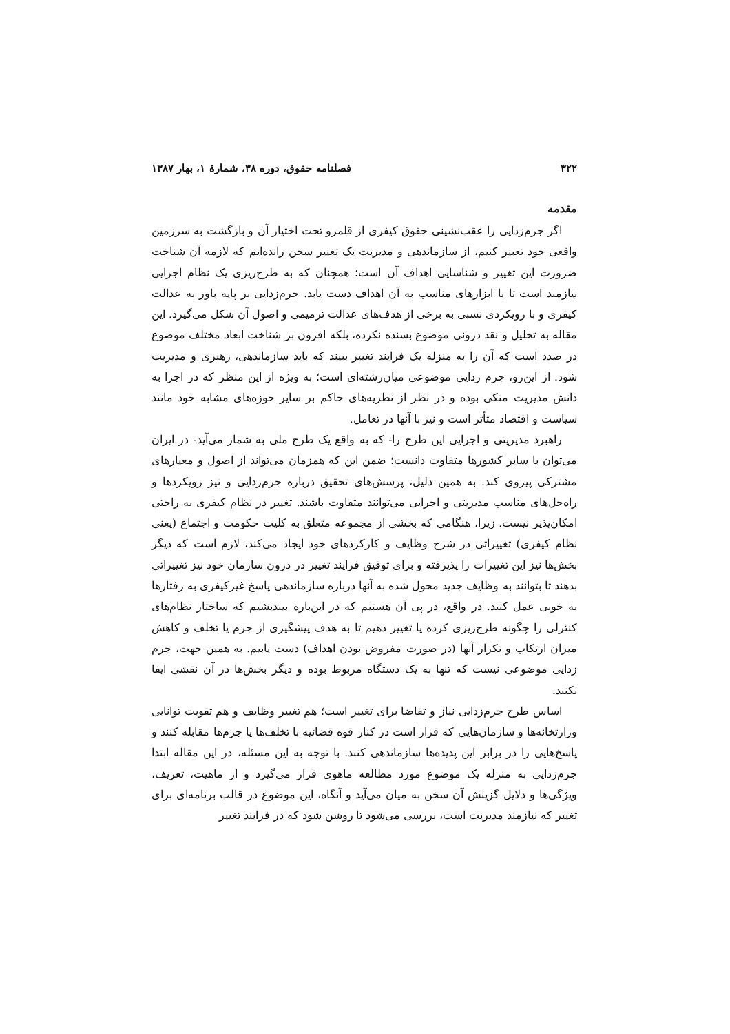۳۲۲ فصلنامه حقوق، دوره ۳۸، شمارهٔ ۱، بهار ۱۳۸۷
مقدمه
اگر جرم‌زدایی را عقب‌نشینی حقوق کیفری از قلمرو تحت اختیار آن و بازگشت به سرزمین واقعی خود تعبیر کنیم، از سازماندهی و مدیریت یک تغییر سخن رانده‌ایم که لازمه آن شناخت ضرورت این تغییر و شناسایی اهداف آن است؛ همچنان که به طرح‌ریزی یک نظام اجرایی نیازمند است تا با ابزارهای مناسب به آن اهداف دست یابد. جرم‌زدایی بر پایه باور به عدالت کیفری و با رویکردی نسبی به برخی از هدف‌های عدالت ترمیمی و اصول آن شکل می‌گیرد. این مقاله به تحلیل و نقد درونی موضوع بسنده نکرده، بلکه افزون بر شناخت ابعاد مختلف موضوع در صدد است که آن را به منزله یک فرایند تغییر ببیند که باید سازماندهی، رهبری و مدیریت شود. از این‌رو، جرم زدایی موضوعی میان‌رشته‌ای است؛ به ویژه از این منظر که در اجرا به دانش مدیریت متکی بوده و در نظر از نظریه‌های حاکم بر سایر حوزه‌های مشابه خود مانند سیاست و اقتصاد متأثر است و نیز با آنها در تعامل.
راهبرد مدیریتی و اجرایی این طرح را- که به واقع یک طرح ملی به شمار می‌آید- در ایران می‌توان با سایر کشورها متفاوت دانست؛ ضمن این که همزمان می‌تواند از اصول و معیارهای مشترکی پیروی کند. به همین دلیل، پرسش‌های تحقیق درباره جرم‌زدایی و نیز رویکردها و راه‌حل‌های مناسب مدیریتی و اجرایی می‌توانند متفاوت باشند. تغییر در نظام کیفری به راحتی امکان‌پذیر نیست. زیرا، هنگامی که بخشی از مجموعه متعلق به کلیت حکومت و اجتماع (یعنی نظام کیفری) تغییراتی در شرح وظایف و کارکردهای خود ایجاد می‌کند، لازم است که دیگر بخش‌ها نیز این تغییرات را پذیرفته و برای توفیق فرایند تغییر در درون سازمان خود نیز تغییراتی بدهند تا بتوانند به وظایف جدید محول شده به آنها درباره سازماندهی پاسخ غیرکیفری به رفتارها به خوبی عمل کنند. در واقع، در پی آن هستیم که در این‌باره بیندیشیم که ساختار نظام‌های کنترلی را چگونه طرح‌ریزی کرده یا تغییر دهیم تا به هدف پیشگیری از جرم یا تخلف و کاهش میزان ارتکاب و تکرار آنها (در صورت مفروض بودن اهداف) دست یابیم. به همین جهت، جرم زدایی موضوعی نیست که تنها به یک دستگاه مربوط بوده و دیگر بخش‌ها در آن نقشی ایفا نکنند.
اساس طرح جرم‌زدایی نیاز و تقاضا برای تغییر است؛ هم تغییر وظایف و هم تقویت توانایی وزارتخانه‌ها و سازمان‌هایی که قرار است در کنار قوه قضائیه با تخلف‌ها یا جرم‌ها مقابله کنند و پاسخ‌هایی را در برابر این پدیده‌ها سازماندهی کنند. با توجه به این مسئله، در این مقاله ابتدا جرم‌زدایی به منزله یک موضوع مورد مطالعه ماهوی قرار می‌گیرد و از ماهیت، تعریف، ویژگی‌ها و دلایل گزینش آن سخن به میان می‌آید و آنگاه، این موضوع در قالب برنامه‌ای برای تغییر که نیازمند مدیریت است، بررسی می‌شود تا روشن شود که در فرایند تغییر